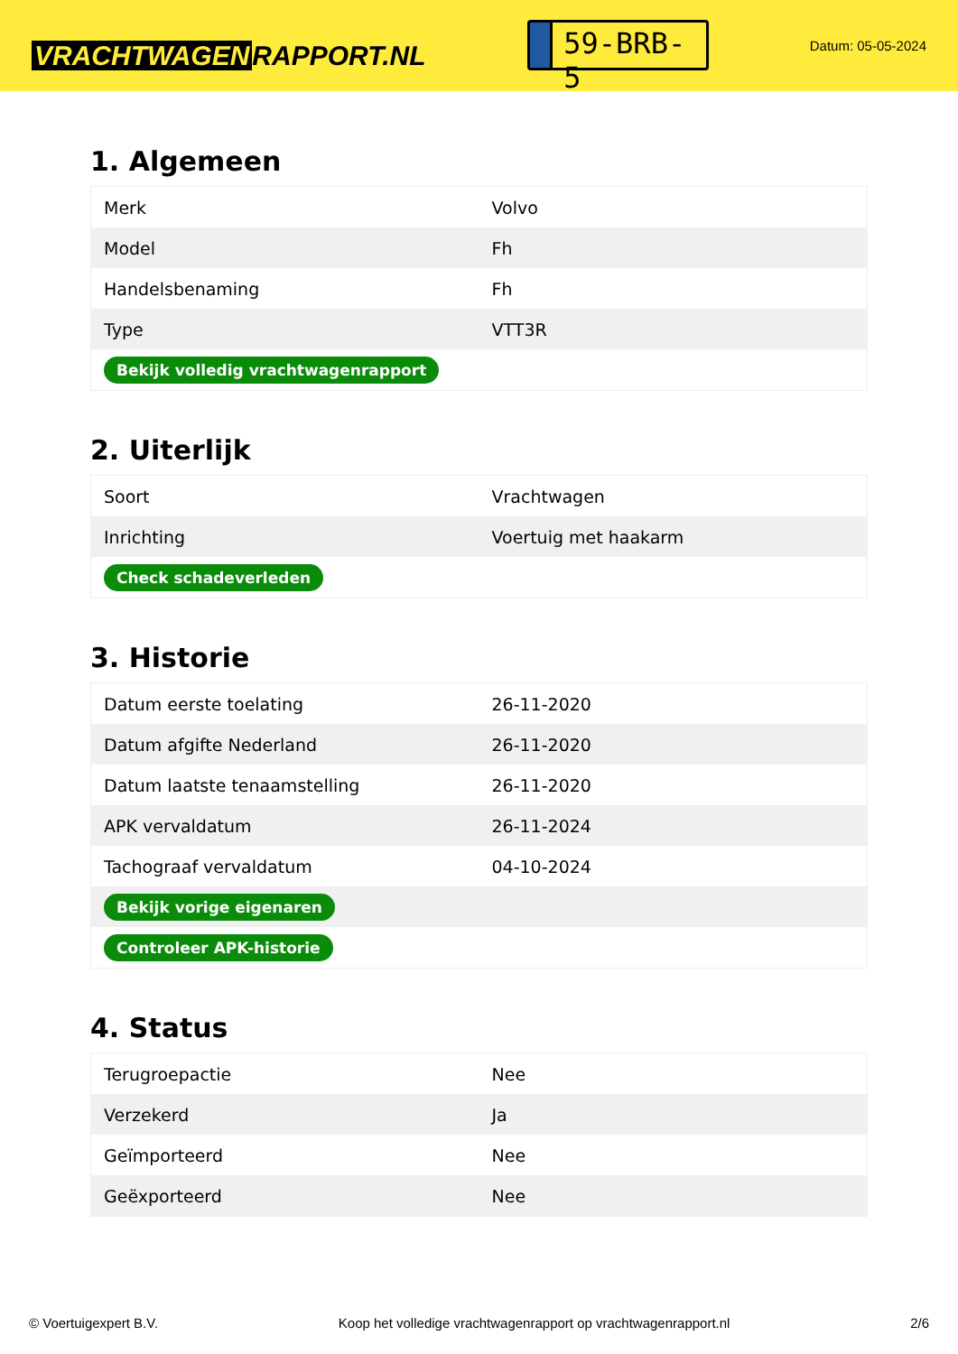VRACHTWAGEN RAPPORT.NL
59-BRB-5
Datum: 05-05-2024
1. Algemeen
| Merk | Volvo |
| Model | Fh |
| Handelsbenaming | Fh |
| Type | VTT3R |
| Bekijk volledig vrachtwagenrapport | |
2. Uiterlijk
| Soort | Vrachtwagen |
| Inrichting | Voertuig met haakarm |
| Check schadeverleden | |
3. Historie
| Datum eerste toelating | 26-11-2020 |
| Datum afgifte Nederland | 26-11-2020 |
| Datum laatste tenaamstelling | 26-11-2020 |
| APK vervaldatum | 26-11-2024 |
| Tachograaf vervaldatum | 04-10-2024 |
| Bekijk vorige eigenaren | |
| Controleer APK-historie | |
4. Status
| Terugroepactie | Nee |
| Verzekerd | Ja |
| Geïmporteerd | Nee |
| Geëxporteerd | Nee |
© Voertuigexpert B.V. Koop het volledige vrachtwagenrapport op vrachtwagenrapport.nl 2/6